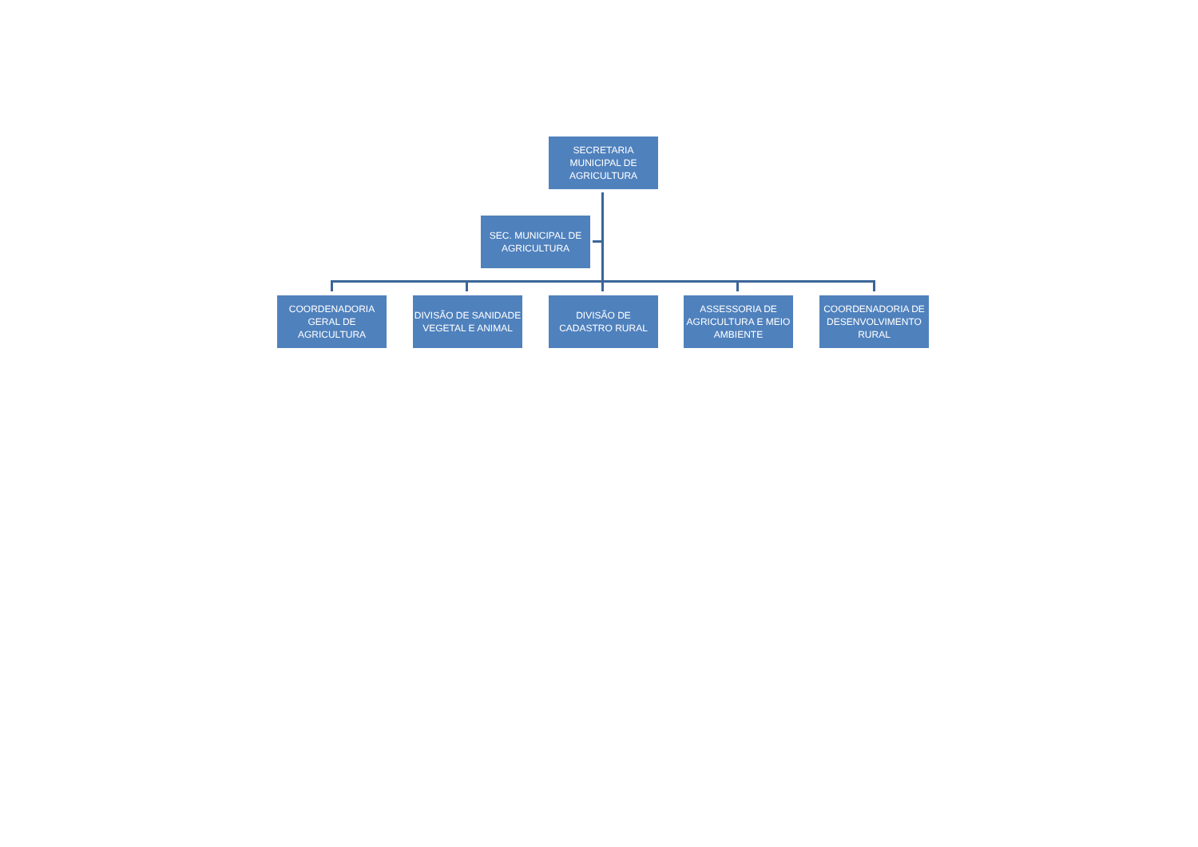SECRETARIA MUNICIPAL DE AGRICULTURA
SEC. MUNICIPAL DE AGRICULTURA
COORDENADORIA GERAL DE AGRICULTURA
DIVISÃO DE SANIDADE VEGETAL E ANIMAL
DIVISÃO DE CADASTRO RURAL
ASSESSORIA DE AGRICULTURA E MEIO AMBIENTE
COORDENADORIA DE DESENVOLVIMENTO RURAL